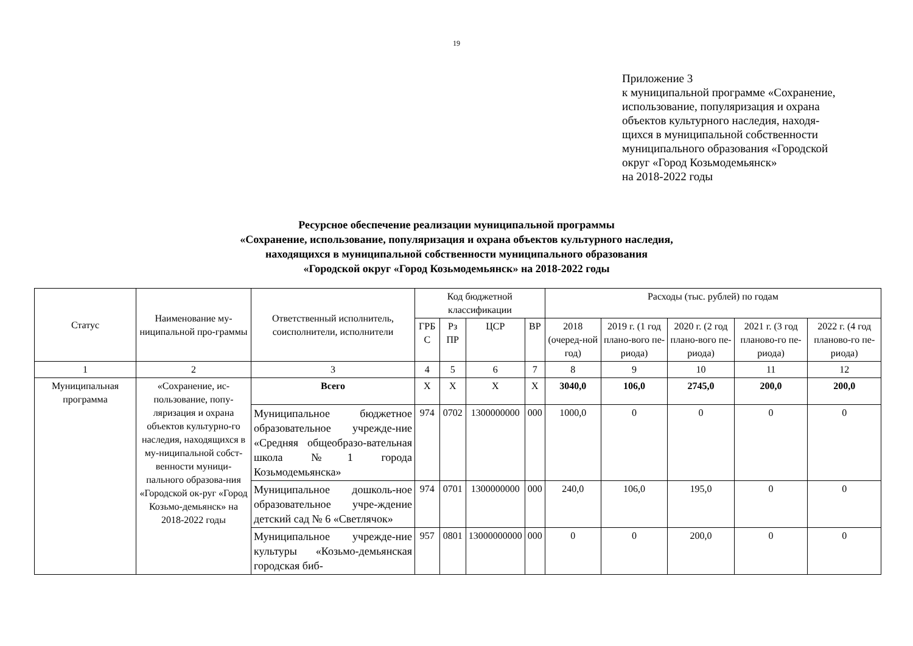19
Приложение 3
к муниципальной программе «Сохранение,
использование, популяризация и охрана
объектов культурного наследия, находя-
щихся в муниципальной собственности
муниципального образования «Городской
округ «Город Козьмодемьянск»
на 2018-2022 годы
Ресурсное обеспечение реализации муниципальной программы
«Сохранение, использование, популяризация и охрана объектов культурного наследия,
находящихся в муниципальной собственности муниципального образования
«Городской округ «Город Козьмодемьянск» на 2018-2022 годы
| Статус | Наименование му-ниципальной про-граммы | Ответственный исполнитель, соисполнители, исполнители | Код бюджетной классификации | | | | Расходы (тыс. рублей) по годам | | | | |
| --- | --- | --- | --- | --- | --- | --- | --- | --- | --- | --- | --- |
| | | | ГРБ С | Рз ПР | ЦСР | ВР | 2018 (очеред-ной год) | 2019 г. (1 год плано-вого пе-риода) | 2020 г. (2 год плано-вого пе-риода) | 2021 г. (3 год планово-го пе-риода) | 2022 г. (4 год планово-го пе-риода) |
| 1 | 2 | 3 | 4 | 5 | 6 | 7 | 8 | 9 | 10 | 11 | 12 |
| Муниципальная программа | «Сохранение, ис-пользование, попу-ляризация и охрана объектов культурно-го наследия, находящихся в му-ниципальной собст-венности муници-пального образова-ния «Городской ок-руг «Город Козьмо-демьянск» на 2018-2022 годы | Всего | Х | Х | Х | Х | 3040,0 | 106,0 | 2745,0 | 200,0 | 200,0 |
| | | Муниципальное бюджетное образовательное учрежде-ние «Средняя общеобразо-вательная школа №1 города Козьмодемьянска» | 974 | 0702 | 1300000000 | 000 | 1000,0 | 0 | 0 | 0 | 0 |
| | | Муниципальное дошколь-ное образовательное учре-ждение детский сад № 6 «Светлячок» | 974 | 0701 | 1300000000 | 000 | 240,0 | 106,0 | 195,0 | 0 | 0 |
| | | Муниципальное учрежде-ние культуры «Козьмо-демьянская городская биб- | 957 | 0801 | 13000000000 | 000 | 0 | 0 | 200,0 | 0 | 0 |